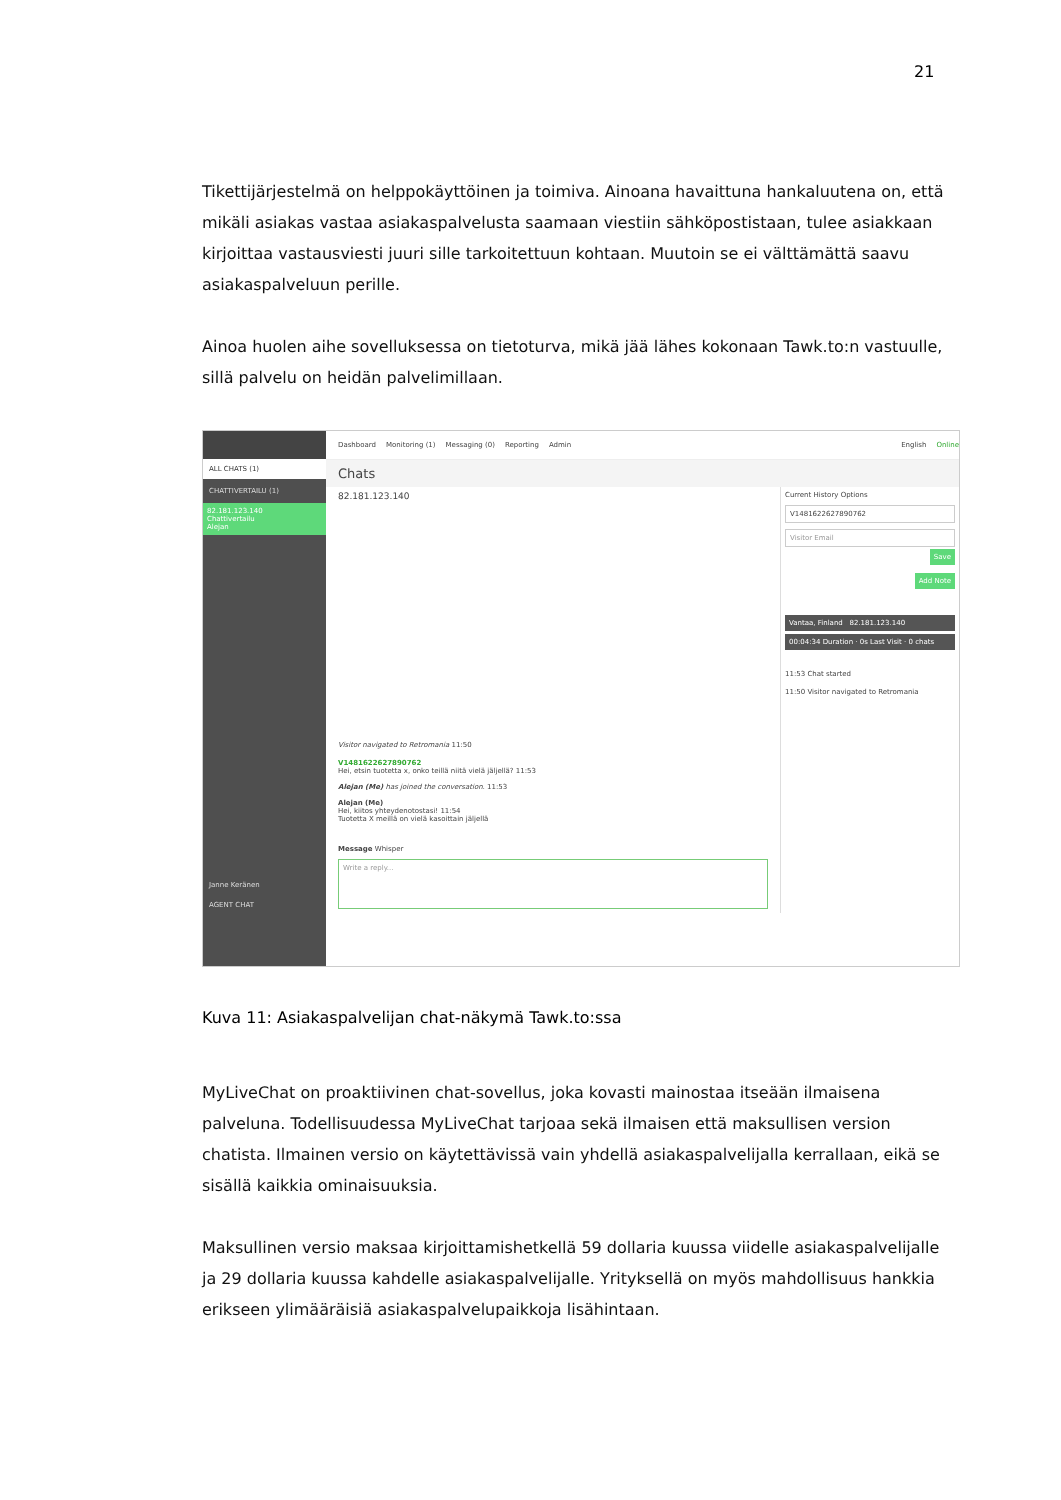21
Tikettijärjestelmä on helppokäyttöinen ja toimiva. Ainoana havaittuna hankaluutena on, että mikäli asiakas vastaa asiakaspalvelusta saamaan viestiin sähköpostistaan, tulee asiakkaan kirjoittaa vastausviesti juuri sille tarkoitettuun kohtaan. Muutoin se ei välttämättä saavu asiakaspalveluun perille.
Ainoa huolen aihe sovelluksessa on tietoturva, mikä jää lähes kokonaan Tawk.to:n vastuulle, sillä palvelu on heidän palvelimillaan.
ALL CHATS (1)
CHATTIVERTAILU (1)
82.181.123.140
Chattivertailu
Alejan
Janne Keränen
AGENT CHAT
Dashboard Monitoring (1) Messaging (0) Reporting Admin English Online
Chats
82.181.123.140
Visitor navigated to Retromania 11:50
V1481622627890762
Hei, etsin tuotetta x, onko teillä niitä vielä jäljellä? 11:53
Alejan (Me) has joined the conversation. 11:53
Alejan (Me)
Hei, kiitos yhteydenotostasi! 11:54
Tuotetta X meillä on vielä kasoittain jäljellä
Message Whisper
Write a reply...
Current History Options
V1481622627890762
Visitor Email
Save
Add Note
Vantaa, Finland 82.181.123.140
00:04:34 Duration · 0s Last Visit · 0 chats
11:53 Chat started
11:50 Visitor navigated to Retromania
Kuva 11: Asiakaspalvelijan chat-näkymä Tawk.to:ssa
MyLiveChat on proaktiivinen chat-sovellus, joka kovasti mainostaa itseään ilmaisena palveluna. Todellisuudessa MyLiveChat tarjoaa sekä ilmaisen että maksullisen version chatista. Ilmainen versio on käytettävissä vain yhdellä asiakaspalvelijalla kerrallaan, eikä se sisällä kaikkia ominaisuuksia.
Maksullinen versio maksaa kirjoittamishetkellä 59 dollaria kuussa viidelle asiakaspalvelijalle ja 29 dollaria kuussa kahdelle asiakaspalvelijalle. Yrityksellä on myös mahdollisuus hankkia erikseen ylimääräisiä asiakaspalvelupaikkoja lisähintaan.